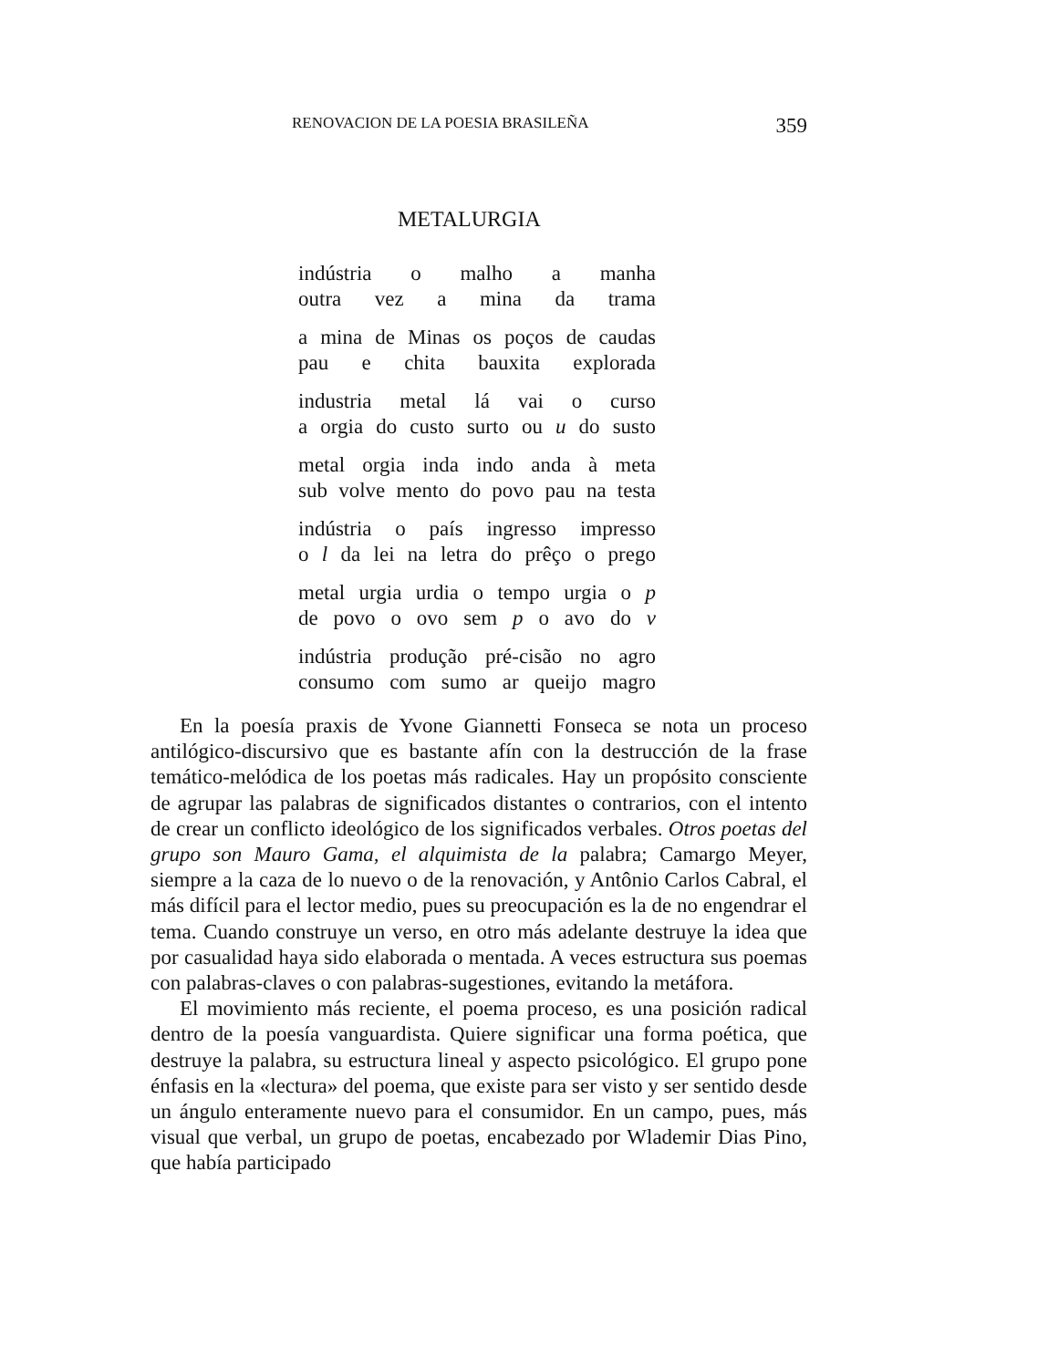RENOVACION DE LA POESIA BRASILEÑA 359
METALURGIA
indústria o malho a manha
outra vez a mina da trama
a mina de Minas os poços de caudas
pau e chita bauxita explorada
industria metal lá vai o curso
a orgia do custo surto ou u do susto
metal orgia inda indo anda à meta
sub volve mento do povo pau na testa
indústria o país ingresso impresso
o l da lei na letra do prêço o prego
metal urgia urdia o tempo urgia o p
de povo o ovo sem p o avo do v
indústria produção pré-cisão no agro
consumo com sumo ar queijo magro
En la poesía praxis de Yvone Giannetti Fonseca se nota un proceso antilógico-discursivo que es bastante afín con la destrucción de la frase temático-melódica de los poetas más radicales. Hay un propósito consciente de agrupar las palabras de significados distantes o contrarios, con el intento de crear un conflicto ideológico de los significados verbales. Otros poetas del grupo son Mauro Gama, el alquimista de la palabra; Camargo Meyer, siempre a la caza de lo nuevo o de la renovación, y Antônio Carlos Cabral, el más difícil para el lector medio, pues su preocupación es la de no engendrar el tema. Cuando construye un verso, en otro más adelante destruye la idea que por casualidad haya sido elaborada o mentada. A veces estructura sus poemas con palabras-claves o con palabras-sugestiones, evitando la metáfora.
El movimiento más reciente, el poema proceso, es una posición radical dentro de la poesía vanguardista. Quiere significar una forma poética, que destruye la palabra, su estructura lineal y aspecto psicológico. El grupo pone énfasis en la «lectura» del poema, que existe para ser visto y ser sentido desde un ángulo enteramente nuevo para el consumidor. En un campo, pues, más visual que verbal, un grupo de poetas, encabezado por Wlademir Dias Pino, que había participado